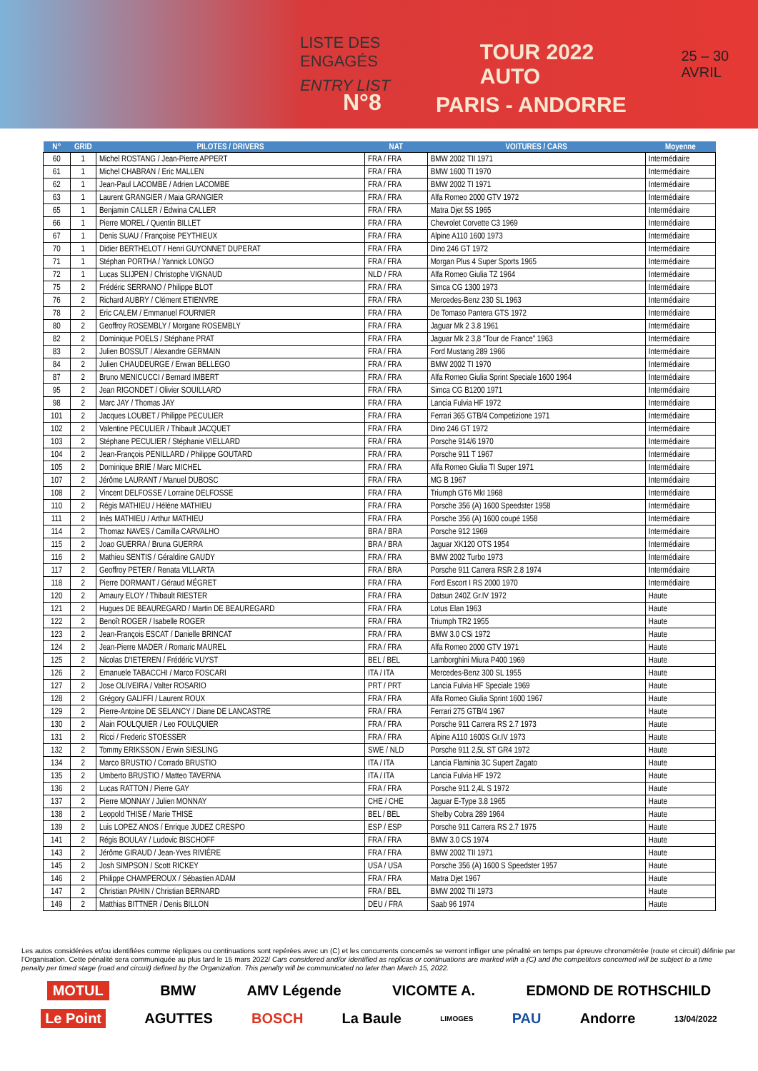LISTE DES ENGAGÉS
ENTRY LIST
TOUR 2022 AUTO
25 – 30 AVRIL
N°8 PARIS - ANDORRE
| N° | GRID | PILOTES / DRIVERS | NAT | VOITURES / CARS | Moyenne |
| --- | --- | --- | --- | --- | --- |
| 60 | 1 | Michel ROSTANG / Jean-Pierre APPERT | FRA / FRA | BMW 2002 TII 1971 | Intermédiaire |
| 61 | 1 | Michel CHABRAN / Eric MALLEN | FRA / FRA | BMW 1600 TI 1970 | Intermédiaire |
| 62 | 1 | Jean-Paul LACOMBE / Adrien LACOMBE | FRA / FRA | BMW 2002 TI 1971 | Intermédiaire |
| 63 | 1 | Laurent GRANGIER / Maia GRANGIER | FRA / FRA | Alfa Romeo 2000 GTV 1972 | Intermédiaire |
| 65 | 1 | Benjamin CALLER / Edwina CALLER | FRA / FRA | Matra Djet 5S 1965 | Intermédiaire |
| 66 | 1 | Pierre MOREL / Quentin BILLET | FRA / FRA | Chevrolet Corvette C3 1969 | Intermédiaire |
| 67 | 1 | Denis SUAU / Françoise PEYTHIEUX | FRA / FRA | Alpine A110 1600 1973 | Intermédiaire |
| 70 | 1 | Didier BERTHELOT / Henri GUYONNET DUPERAT | FRA / FRA | Dino 246 GT 1972 | Intermédiaire |
| 71 | 1 | Stéphan PORTHA / Yannick LONGO | FRA / FRA | Morgan Plus 4 Super Sports 1965 | Intermédiaire |
| 72 | 1 | Lucas SLIJPEN / Christophe VIGNAUD | NLD / FRA | Alfa Romeo Giulia TZ 1964 | Intermédiaire |
| 75 | 2 | Frédéric SERRANO / Philippe BLOT | FRA / FRA | Simca CG 1300 1973 | Intermédiaire |
| 76 | 2 | Richard AUBRY / Clément ETIENVRE | FRA / FRA | Mercedes-Benz 230 SL 1963 | Intermédiaire |
| 78 | 2 | Eric CALEM / Emmanuel FOURNIER | FRA / FRA | De Tomaso Pantera GTS 1972 | Intermédiaire |
| 80 | 2 | Geoffroy ROSEMBLY / Morgane ROSEMBLY | FRA / FRA | Jaguar Mk 2 3.8 1961 | Intermédiaire |
| 82 | 2 | Dominique POELS / Stéphane PRAT | FRA / FRA | Jaguar Mk 2 3,8 "Tour de France" 1963 | Intermédiaire |
| 83 | 2 | Julien BOSSUT / Alexandre GERMAIN | FRA / FRA | Ford Mustang 289 1966 | Intermédiaire |
| 84 | 2 | Julien CHAUDEURGE / Erwan BELLEGO | FRA / FRA | BMW 2002 TI 1970 | Intermédiaire |
| 87 | 2 | Bruno MENICUCCI / Bernard IMBERT | FRA / FRA | Alfa Romeo Giulia Sprint Speciale 1600 1964 | Intermédiaire |
| 95 | 2 | Jean RIGONDET / Olivier SOUILLARD | FRA / FRA | Simca CG B1200 1971 | Intermédiaire |
| 98 | 2 | Marc JAY / Thomas JAY | FRA / FRA | Lancia Fulvia HF 1972 | Intermédiaire |
| 101 | 2 | Jacques LOUBET / Philippe PECULIER | FRA / FRA | Ferrari 365 GTB/4 Competizione 1971 | Intermédiaire |
| 102 | 2 | Valentine PECULIER / Thibault JACQUET | FRA / FRA | Dino 246 GT 1972 | Intermédiaire |
| 103 | 2 | Stéphane PECULIER / Stéphanie VIELLARD | FRA / FRA | Porsche 914/6 1970 | Intermédiaire |
| 104 | 2 | Jean-François PENILLARD / Philippe GOUTARD | FRA / FRA | Porsche 911 T 1967 | Intermédiaire |
| 105 | 2 | Dominique BRIE / Marc MICHEL | FRA / FRA | Alfa Romeo Giulia TI Super 1971 | Intermédiaire |
| 107 | 2 | Jérôme LAURANT / Manuel DUBOSC | FRA / FRA | MG B 1967 | Intermédiaire |
| 108 | 2 | Vincent DELFOSSE / Lorraine DELFOSSE | FRA / FRA | Triumph GT6 MkI 1968 | Intermédiaire |
| 110 | 2 | Régis MATHIEU / Hélène MATHIEU | FRA / FRA | Porsche 356 (A) 1600 Speedster 1958 | Intermédiaire |
| 111 | 2 | Inès MATHIEU / Arthur MATHIEU | FRA / FRA | Porsche 356 (A) 1600 coupé 1958 | Intermédiaire |
| 114 | 2 | Thomaz NAVES / Camilla CARVALHO | BRA / BRA | Porsche 912 1969 | Intermédiaire |
| 115 | 2 | Joao GUERRA / Bruna GUERRA | BRA / BRA | Jaguar XK120 OTS 1954 | Intermédiaire |
| 116 | 2 | Mathieu SENTIS / Géraldine GAUDY | FRA / FRA | BMW 2002 Turbo 1973 | Intermédiaire |
| 117 | 2 | Geoffroy PETER / Renata VILLARTA | FRA / BRA | Porsche 911 Carrera RSR 2.8 1974 | Intermédiaire |
| 118 | 2 | Pierre DORMANT / Géraud MÉGRET | FRA / FRA | Ford Escort I RS 2000 1970 | Intermédiaire |
| 120 | 2 | Amaury ELOY / Thibault RIESTER | FRA / FRA | Datsun 240Z Gr.IV 1972 | Haute |
| 121 | 2 | Hugues DE BEAUREGARD / Martin DE BEAUREGARD | FRA / FRA | Lotus Elan 1963 | Haute |
| 122 | 2 | Benoît ROGER / Isabelle ROGER | FRA / FRA | Triumph TR2 1955 | Haute |
| 123 | 2 | Jean-François ESCAT / Danielle BRINCAT | FRA / FRA | BMW 3.0 CSi 1972 | Haute |
| 124 | 2 | Jean-Pierre MADER / Romaric MAUREL | FRA / FRA | Alfa Romeo 2000 GTV 1971 | Haute |
| 125 | 2 | Nicolas D'IETEREN / Frédéric VUYST | BEL / BEL | Lamborghini Miura P400 1969 | Haute |
| 126 | 2 | Emanuele TABACCHI / Marco FOSCARI | ITA / ITA | Mercedes-Benz 300 SL 1955 | Haute |
| 127 | 2 | Jose OLIVEIRA / Valter ROSARIO | PRT / PRT | Lancia Fulvia HF Speciale 1969 | Haute |
| 128 | 2 | Grégory GALIFFI / Laurent ROUX | FRA / FRA | Alfa Romeo Giulia Sprint 1600 1967 | Haute |
| 129 | 2 | Pierre-Antoine DE SELANCY / Diane DE LANCASTRE | FRA / FRA | Ferrari 275 GTB/4 1967 | Haute |
| 130 | 2 | Alain FOULQUIER / Leo FOULQUIER | FRA / FRA | Porsche 911 Carrera RS 2.7 1973 | Haute |
| 131 | 2 | Ricci / Frederic STOESSER | FRA / FRA | Alpine A110 1600S Gr.IV 1973 | Haute |
| 132 | 2 | Tommy ERIKSSON / Erwin SIESLING | SWE / NLD | Porsche 911 2,5L ST GR4 1972 | Haute |
| 134 | 2 | Marco BRUSTIO / Corrado BRUSTIO | ITA / ITA | Lancia Flaminia 3C Supert Zagato | Haute |
| 135 | 2 | Umberto BRUSTIO / Matteo TAVERNA | ITA / ITA | Lancia Fulvia HF 1972 | Haute |
| 136 | 2 | Lucas RATTON / Pierre GAY | FRA / FRA | Porsche 911 2,4L S 1972 | Haute |
| 137 | 2 | Pierre MONNAY / Julien MONNAY | CHE / CHE | Jaguar E-Type 3.8 1965 | Haute |
| 138 | 2 | Leopold THISE / Marie THISE | BEL / BEL | Shelby Cobra 289 1964 | Haute |
| 139 | 2 | Luis LOPEZ ANOS / Enrique JUDEZ CRESPO | ESP / ESP | Porsche 911 Carrera RS 2.7 1975 | Haute |
| 141 | 2 | Régis BOULAY / Ludovic BISCHOFF | FRA / FRA | BMW 3.0 CS 1974 | Haute |
| 143 | 2 | Jérôme GIRAUD / Jean-Yves RIVIÈRE | FRA / FRA | BMW 2002 TII 1971 | Haute |
| 145 | 2 | Josh SIMPSON / Scott RICKEY | USA / USA | Porsche 356 (A) 1600 S Speedster 1957 | Haute |
| 146 | 2 | Philippe CHAMPEROUX / Sébastien ADAM | FRA / FRA | Matra Djet 1967 | Haute |
| 147 | 2 | Christian PAHIN / Christian BERNARD | FRA / BEL | BMW 2002 TII 1973 | Haute |
| 149 | 2 | Matthias BITTNER / Denis BILLON | DEU / FRA | Saab 96 1974 | Haute |
Les autos considérées et/ou identifiées comme répliques ou continuations sont repérées avec un (C) et les concurrents concernés se verront infliger une pénalité en temps par épreuve chronométrée (route et circuit) définie par l'Organisation. Cette pénalité sera communiquée au plus tard le 15 mars 2022/ Cars considered and/or identified as replicas or continuations are marked with a (C) and the competitors concerned will be subject to a time penalty per timed stage (road and circuit) defined by the Organization. This penalty will be communicated no later than March 15, 2022.
MOTUL BMW AMV Légende VICOMTE A. EDMOND DE ROTHSCHILD
Le Point AGUTTES BOSCH La Baule LIMOGES PAU Andorre 13/04/2022